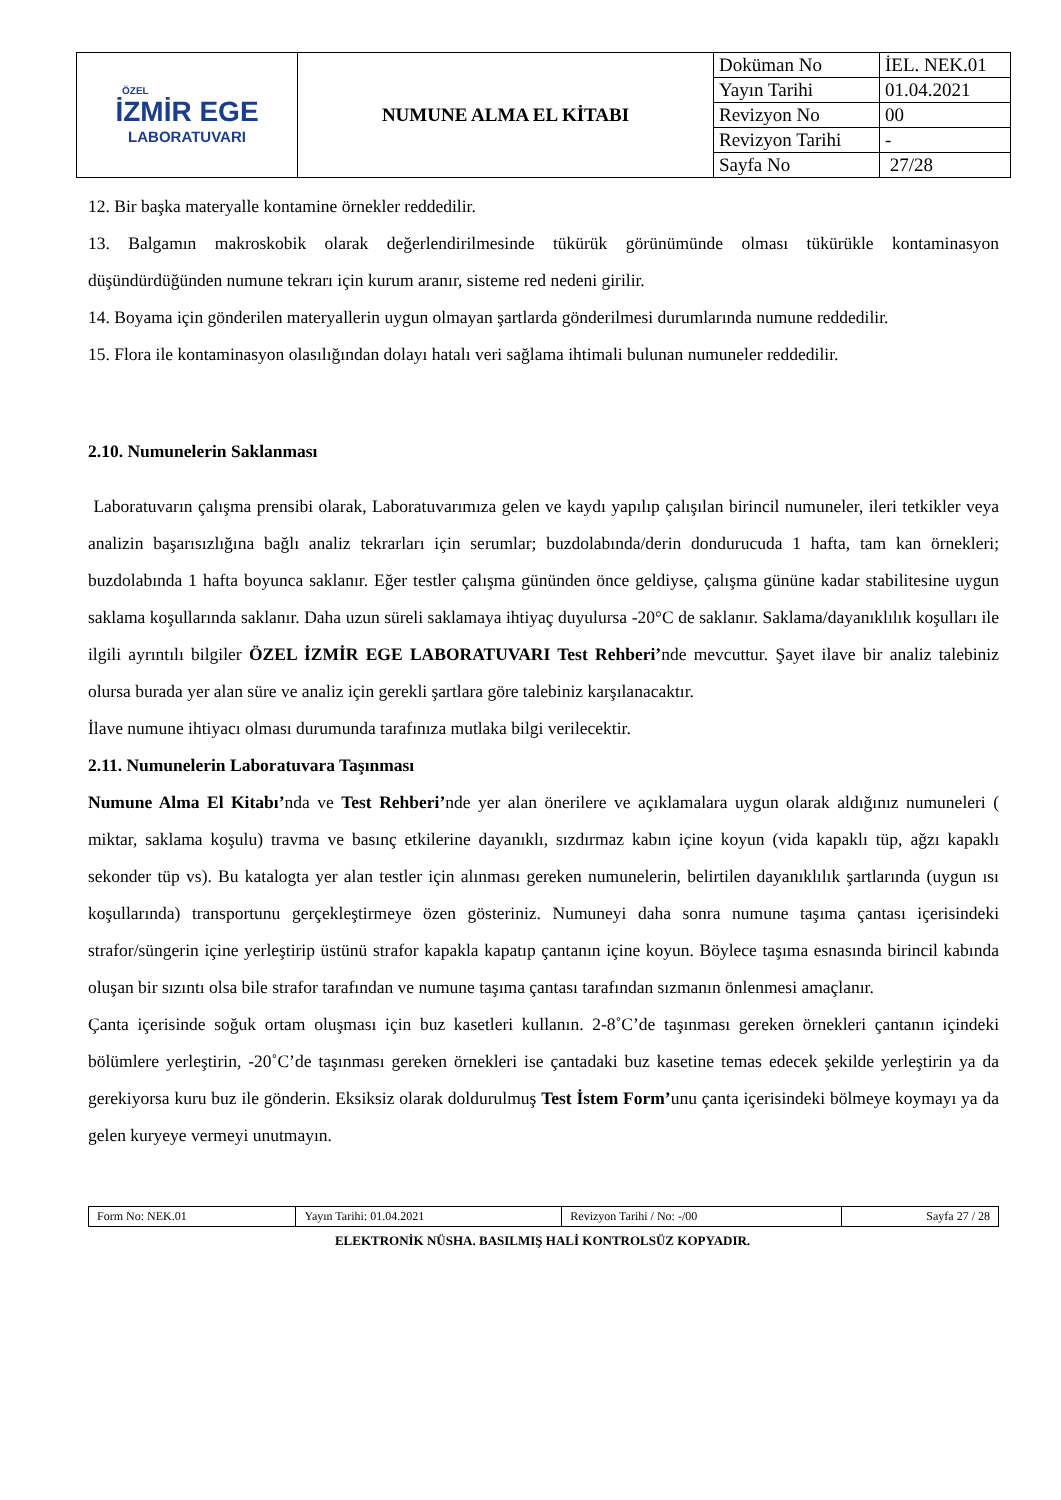| ÖZEL İZMİR EGE LABORATUVARI | NUMUNE ALMA EL KİTABI | Doküman No | İEL. NEK.01 |
| | | Yayın Tarihi | 01.04.2021 |
| | | Revizyon No | 00 |
| | | Revizyon Tarihi | - |
| | | Sayfa No | 27/28 |
12. Bir başka materyalle kontamine örnekler reddedilir.
13. Balgamın makroskobik olarak değerlendirilmesinde tükürük görünümünde olması tükürükle kontaminasyon düşündürdüğünden numune tekrarı için kurum aranır, sisteme red nedeni girilir.
14. Boyama için gönderilen materyallerin uygun olmayan şartlarda gönderilmesi durumlarında numune reddedilir.
15. Flora ile kontaminasyon olasılığından dolayı hatalı veri sağlama ihtimali bulunan numuneler reddedilir.
2.10. Numunelerin Saklanması
Laboratuvarın çalışma prensibi olarak, Laboratuvarımıza gelen ve kaydı yapılıp çalışılan birincil numuneler, ileri tetkikler veya analizin başarısızlığına bağlı analiz tekrarları için serumlar; buzdolabında/derin dondurucuda 1 hafta, tam kan örnekleri; buzdolabında 1 hafta boyunca saklanır. Eğer testler çalışma gününden önce geldiyse, çalışma gününe kadar stabilitesine uygun saklama koşullarında saklanır. Daha uzun süreli saklamaya ihtiyaç duyulursa -20°C de saklanır. Saklama/dayanıklılık koşulları ile ilgili ayrıntılı bilgiler ÖZEL İZMİR EGE LABORATUVARI Test Rehberi’nde mevcuttur. Şayet ilave bir analiz talebiniz olursa burada yer alan süre ve analiz için gerekli şartlara göre talebiniz karşılanacaktır.
İlave numune ihtiyacı olması durumunda tarafınıza mutlaka bilgi verilecektir.
2.11. Numunelerin Laboratuvara Taşınması
Numune Alma El Kitabı’nda ve Test Rehberi’nde yer alan önerilere ve açıklamalara uygun olarak aldığınız numuneleri ( miktar, saklama koşulu) travma ve basınç etkilerine dayanıklı, sızdırmaz kabın içine koyun (vida kapaklı tüp, ağzı kapaklı sekonder tüp vs). Bu katalogta yer alan testler için alınması gereken numunelerin, belirtilen dayanıklılık şartlarında (uygun ısı koşullarında) transportunu gerçekleştirmeye özen gösteriniz. Numuneyi daha sonra numune taşıma çantası içerisindeki strafor/süngerin içine yerleştirip üstünü strafor kapakla kapatıp çantanın içine koyun. Böylece taşıma esnasında birincil kabında oluşan bir sızıntı olsa bile strafor tarafından ve numune taşıma çantası tarafından sızmanın önlenmesi amaçlanır.
Çanta içerisinde soğuk ortam oluşması için buz kasetleri kullanın. 2-8˚C’de taşınması gereken örnekleri çantanın içindeki bölümlere yerleştirin, -20˚C’de taşınması gereken örnekleri ise çantadaki buz kasetine temas edecek şekilde yerleştirin ya da gerekiyorsa kuru buz ile gönderin. Eksiksiz olarak doldurulmuş Test İstem Form’unu çanta içerisindeki bölmeye koymayı ya da gelen kuryeye vermeyi unutmayın.
| Form No: NEK.01 | Yayın Tarihi: 01.04.2021 | Revizyon Tarihi / No: -/00 | Sayfa 27 / 28 |
ELEKTRONİK NÜSHA. BASILMIŞ HALİ KONTROLSÜZ KOPYADIR.